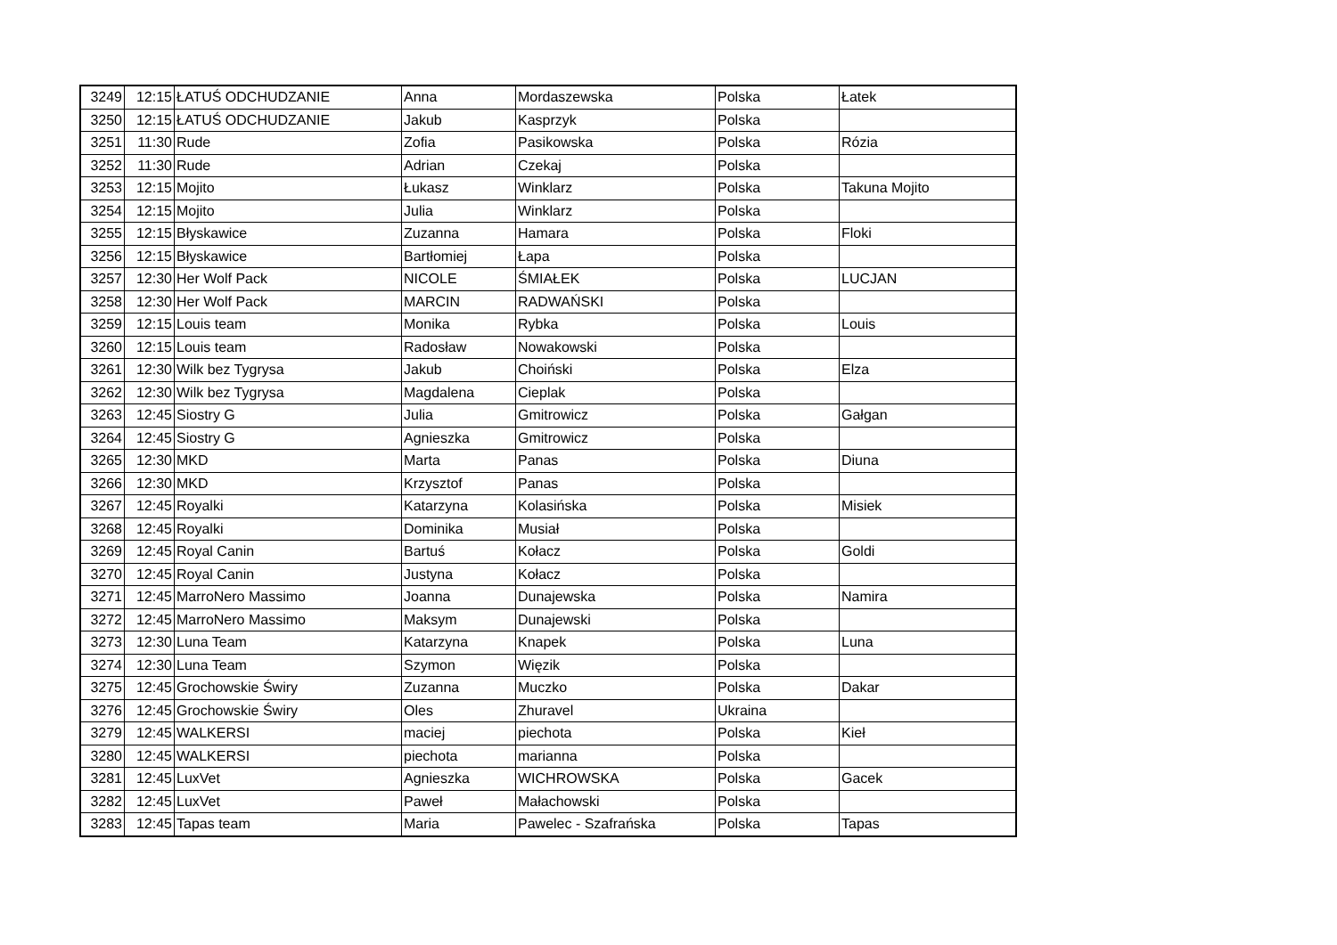| 3249 | 12:15 | ŁATUŚ ODCHUDZANIE | Anna | Mordaszewska | Polska | Łatek |
| 3250 | 12:15 | ŁATUŚ ODCHUDZANIE | Jakub | Kasprzyk | Polska | |
| 3251 | 11:30 | Rude | Zofia | Pasikowska | Polska | Rózia |
| 3252 | 11:30 | Rude | Adrian | Czekaj | Polska | |
| 3253 | 12:15 | Mojito | Łukasz | Winklarz | Polska | Takuna Mojito |
| 3254 | 12:15 | Mojito | Julia | Winklarz | Polska | |
| 3255 | 12:15 | Błyskawice | Zuzanna | Hamara | Polska | Floki |
| 3256 | 12:15 | Błyskawice | Bartłomiej | Łapa | Polska | |
| 3257 | 12:30 | Her Wolf Pack | NICOLE | ŚMIAŁEK | Polska | LUCJAN |
| 3258 | 12:30 | Her Wolf Pack | MARCIN | RADWAŃSKI | Polska | |
| 3259 | 12:15 | Louis team | Monika | Rybka | Polska | Louis |
| 3260 | 12:15 | Louis team | Radosław | Nowakowski | Polska | |
| 3261 | 12:30 | Wilk bez Tygrysa | Jakub | Choiński | Polska | Elza |
| 3262 | 12:30 | Wilk bez Tygrysa | Magdalena | Cieplak | Polska | |
| 3263 | 12:45 | Siostry G | Julia | Gmitrowicz | Polska | Gałgan |
| 3264 | 12:45 | Siostry G | Agnieszka | Gmitrowicz | Polska | |
| 3265 | 12:30 | MKD | Marta | Panas | Polska | Diuna |
| 3266 | 12:30 | MKD | Krzysztof | Panas | Polska | |
| 3267 | 12:45 | Royalki | Katarzyna | Kolasińska | Polska | Misiek |
| 3268 | 12:45 | Royalki | Dominika | Musiał | Polska | |
| 3269 | 12:45 | Royal Canin | Bartuś | Kołacz | Polska | Goldi |
| 3270 | 12:45 | Royal Canin | Justyna | Kołacz | Polska | |
| 3271 | 12:45 | MarroNero Massimo | Joanna | Dunajewska | Polska | Namira |
| 3272 | 12:45 | MarroNero Massimo | Maksym | Dunajewski | Polska | |
| 3273 | 12:30 | Luna Team | Katarzyna | Knapek | Polska | Luna |
| 3274 | 12:30 | Luna Team | Szymon | Więzik | Polska | |
| 3275 | 12:45 | Grochowskie Świry | Zuzanna | Muczko | Polska | Dakar |
| 3276 | 12:45 | Grochowskie Świry | Oles | Zhuravel | Ukraina | |
| 3279 | 12:45 | WALKERSI | maciej | piechota | Polska | Kieł |
| 3280 | 12:45 | WALKERSI | piechota | marianna | Polska | |
| 3281 | 12:45 | LuxVet | Agnieszka | WICHROWSKA | Polska | Gacek |
| 3282 | 12:45 | LuxVet | Paweł | Małachowski | Polska | |
| 3283 | 12:45 | Tapas team | Maria | Pawelec - Szafrańska | Polska | Tapas |